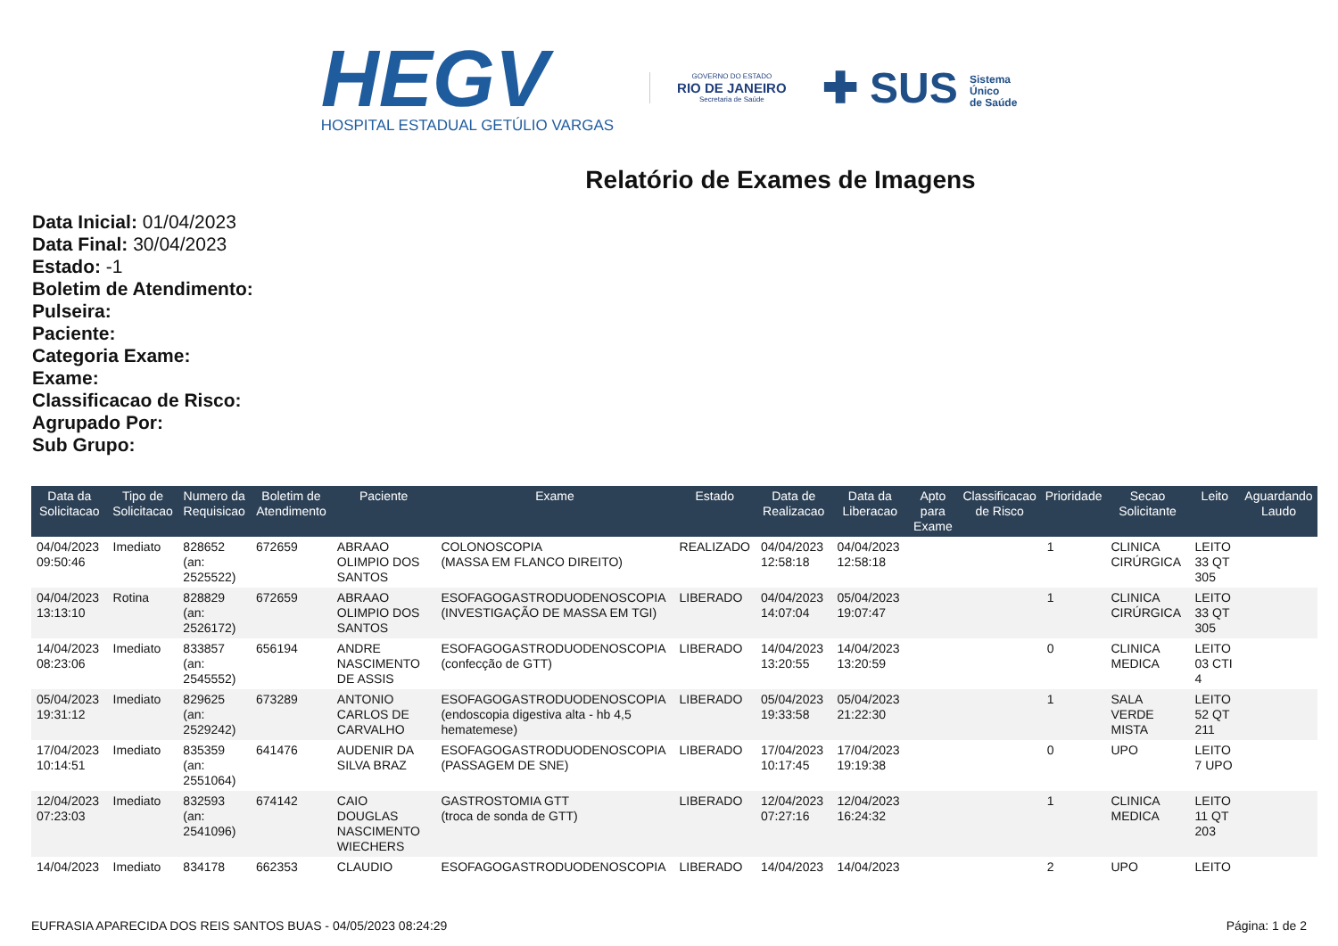HEGV
HOSPITAL ESTADUAL GETÚLIO VARGAS
GOVERNO DO ESTADO
RIO DE JANEIRO
Secretaria de Saúde
✚ SUS Sistema
Único
de Saúde
Relatório de Exames de Imagens
Data Inicial: 01/04/2023
Data Final: 30/04/2023
Estado: -1
Boletim de Atendimento:
Pulseira:
Paciente:
Categoria Exame:
Exame:
Classificacao de Risco:
Agrupado Por:
Sub Grupo:
| Data da Solicitacao | Tipo de Solicitacao | Numero da Requisicao | Boletim de Atendimento | Paciente | Exame | Estado | Data de Realizacao | Data da Liberacao | Apto para Exame | Classificacao de Risco | Prioridade | Secao Solicitante | Leito | Aguardando Laudo |
| --- | --- | --- | --- | --- | --- | --- | --- | --- | --- | --- | --- | --- | --- | --- |
| 04/04/2023 09:50:46 | Imediato | 828652 (an: 2525522) | 672659 | ABRAAO OLIMPIO DOS SANTOS | COLONOSCOPIA (MASSA EM FLANCO DIREITO) | REALIZADO | 04/04/2023 12:58:18 | 04/04/2023 12:58:18 | | | 1 | CLINICA CIRÚRGICA | LEITO 33 QT 305 | |
| 04/04/2023 13:13:10 | Rotina | 828829 (an: 2526172) | 672659 | ABRAAO OLIMPIO DOS SANTOS | ESOFAGOGASTRODUODENOSCOPIA (INVESTIGAÇÃO DE MASSA EM TGI) | LIBERADO | 04/04/2023 14:07:04 | 05/04/2023 19:07:47 | | | 1 | CLINICA CIRÚRGICA | LEITO 33 QT 305 | |
| 14/04/2023 08:23:06 | Imediato | 833857 (an: 2545552) | 656194 | ANDRE NASCIMENTO DE ASSIS | ESOFAGOGASTRODUODENOSCOPIA (confecção de GTT) | LIBERADO | 14/04/2023 13:20:55 | 14/04/2023 13:20:59 | | | 0 | CLINICA MEDICA | LEITO 03 CTI 4 | |
| 05/04/2023 19:31:12 | Imediato | 829625 (an: 2529242) | 673289 | ANTONIO CARLOS DE CARVALHO | ESOFAGOGASTRODUODENOSCOPIA (endoscopia digestiva alta - hb 4,5 hematemese) | LIBERADO | 05/04/2023 19:33:58 | 05/04/2023 21:22:30 | | | 1 | SALA VERDE MISTA | LEITO 52 QT 211 | |
| 17/04/2023 10:14:51 | Imediato | 835359 (an: 2551064) | 641476 | AUDENIR DA SILVA BRAZ | ESOFAGOGASTRODUODENOSCOPIA (PASSAGEM DE SNE) | LIBERADO | 17/04/2023 10:17:45 | 17/04/2023 19:19:38 | | | 0 | UPO | LEITO 7 UPO | |
| 12/04/2023 07:23:03 | Imediato | 832593 (an: 2541096) | 674142 | CAIO DOUGLAS NASCIMENTO WIECHERS | GASTROSTOMIA GTT (troca de sonda de GTT) | LIBERADO | 12/04/2023 07:27:16 | 12/04/2023 16:24:32 | | | 1 | CLINICA MEDICA | LEITO 11 QT 203 | |
| 14/04/2023 | Imediato | 834178 | 662353 | CLAUDIO | ESOFAGOGASTRODUODENOSCOPIA | LIBERADO | 14/04/2023 | 14/04/2023 | | | 2 | UPO | LEITO | |
EUFRASIA APARECIDA DOS REIS SANTOS BUAS - 04/05/2023 08:24:29 Página: 1 de 2